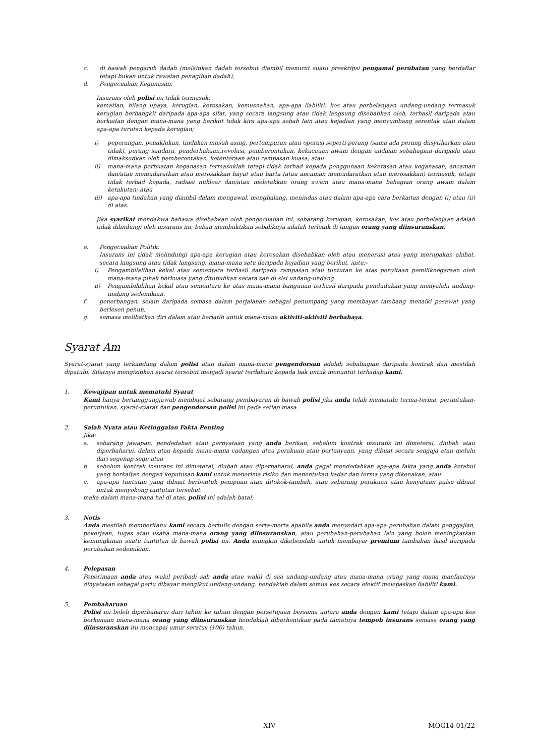c. di bawah pengaruh dadah (melainkan dadah tersebut diambil menurut suatu preskripsi pengamal perubatan yang berdaftar tetapi bukan untuk rawatan penagihan dadah),
d. Pengecualian Keganasan:
Insurans oleh polisi ini tidak termasuk:
kematian, hilang upaya, kerugian, kerosakan, kemusnahan, apa-apa liabiliti, kos atau perbelanjaan undang-undang termasuk kerugian berbangkit daripada apa-apa sifat, yang secara langsung atau tidak langsung disebabkan oleh, terhasil daripada atau berkaitan dengan mana-mana yang berikut tidak kira apa-apa sebab lain atau kejadian yang menyumbang serentak atau dalam apa-apa turutan kepada kerugian;
i) peperangan, penaklukan, tindakan musuh asing, pertempuran atau operasi seperti perang (sama ada perang diisytiharkan atau tidak), perang saudara, penderhakaan,revolusi, pemberontakan, kekacauan awam dengan andaian sebahagian daripada atau dimaksudkan oleh pemberontakan, ketenteraan atau rampasan kuasa; atau
ii) mana-mana perbuatan keganasan termasuklah tetapi tidak terhad kepada penggunaan kekerasan atau keganasan, ancaman dan/atau memudaratkan atau merosakkan hayat atau harta (atau ancaman memudaratkan atau merosakkan) termasuk, tetapi tidak terhad kepada, radiasi nuklear dan/atau meletakkan orang awam atau mana-mana bahagian orang awam dalam ketakutan; atau
iii) apa-apa tindakan yang diambil dalam mengawal, menghalang, menindas atau dalam apa-apa cara berkaitan dengan (i) atau (ii) di atas.
Jika syarikat mendakwa bahawa disebabkan oleh pengecualian ini, sebarang kerugian, kerosakan, kos atau perbelanjaan adalah tidak dilindungi oleh insurans ini, beban membuktikan sebaliknya adalah terletak di tangan orang yang diinsuranskan.
e. Pengecualian Politik:
Insurans ini tidak melindungi apa-apa kerugian atau kerosakan disebabkan oleh atau menerusi atau yang merupakan akibat, secara langsung atau tidak langsung, mana-mana satu daripada kejadian yang berikut, iaitu:-
i) Pengambilalihan kekal atau sementara terhasil daripada rampasan atau tuntutan ke atas penyitaan pemiliknegaraan oleh mana-mana pihak berkuasa yang ditubuhkan secara sah di sisi undang-undang.
ii) Pengambilalihan kekal atau sementara ke atas mana-mana bangunan terhasil daripada pendudukan yang menyalahi undang-undang sedemikian.
f. penerbangan, selain daripada semasa dalam perjalanan sebagai penumpang yang membayar tambang menaiki pesawat yang berlesen penuh.
g. semasa melibatkan diri dalam atau berlatih untuk mana-mana aktiviti-aktiviti berbahaya.
Syarat Am
Syarat-syarat yang terkandung dalam polisi atau dalam mana-mana pengendorsan adalah sebahagian daripada kontrak dan mestilah dipatuhi. Sifatnya mengizinkan syarat tersebut menjadi syarat terdahulu kepada hak untuk menuntut terhadap kami.
1. Kewajipan untuk mematuhi Syarat
Kami hanya bertanggungjawab membuat sebarang pembayaran di bawah polisi jika anda telah mematuhi terma-terma, peruntukan-peruntukan, syarat-syarat dan pengendorsan polisi ini pada setiap masa.
2. Salah Nyata atau Ketinggalan Fakta Penting
Jika:
a. sebarang jawapan, pendedahan atau pernyataan yang anda berikan, sebelum kontrak insurans ini dimeterai, diubah atau diperbaharui, dalam atau kepada mana-mana cadangan atau perakuan atau pertanyaan, yang dibuat secara sengaja atau melulu dari segenap segi; atau
b. sebelum kontrak insurans ini dimeterai, diubah atau diperbaharui, anda gagal mendedahkan apa-apa fakta yang anda ketahui yang berkaitan dengan keputusan kami untuk menerima risiko dan menentukan kadar dan terma yang dikenakan; atau
c. apa-apa tuntutan yang dibuat berbentuk penipuan atau ditokok-tambah, atau sebarang perakuan atau kenyataan palsu dibuat untuk menyokong tuntutan tersebut.
maka dalam mana-mana hal di atas, polisi ini adalah batal.
3. Notis
Anda mestilah memberitahu kami secara bertulis dengan serta-merta apabila anda menyedari apa-apa perubahan dalam penggajian, pekerjaan, tugas atau usaha mana-mana orang yang diinsuranskan, atau perubahan-perubahan lain yang boleh meningkatkan kemungkinan suatu tuntutan di bawah polisi ini. Anda mungkin dikehendaki untuk membayar premium tambahan hasil daripada perubahan sedemikian.
4. Pelepasan
Penerimaan anda atau wakil peribadi sah anda atau wakil di sisi undang-undang atau mana-mana orang yang mana manfaatnya dinyatakan sebagai perlu dibayar mengikut undang-undang, hendaklah dalam semua kes secara efektif melepaskan liabiliti kami.
5. Pembaharuan
Polisi ini boleh diperbaharui dari tahun ke tahun dengan persetujuan bersama antara anda dengan kami tetapi dalam apa-apa kes berkenaan mana-mana orang yang diinsuranskan hendaklah diberhentikan pada tamatnya tempoh insurans semasa orang yang diinsuranskan itu mencapai umur seratus (100) tahun.
XIV MOG14-01/22